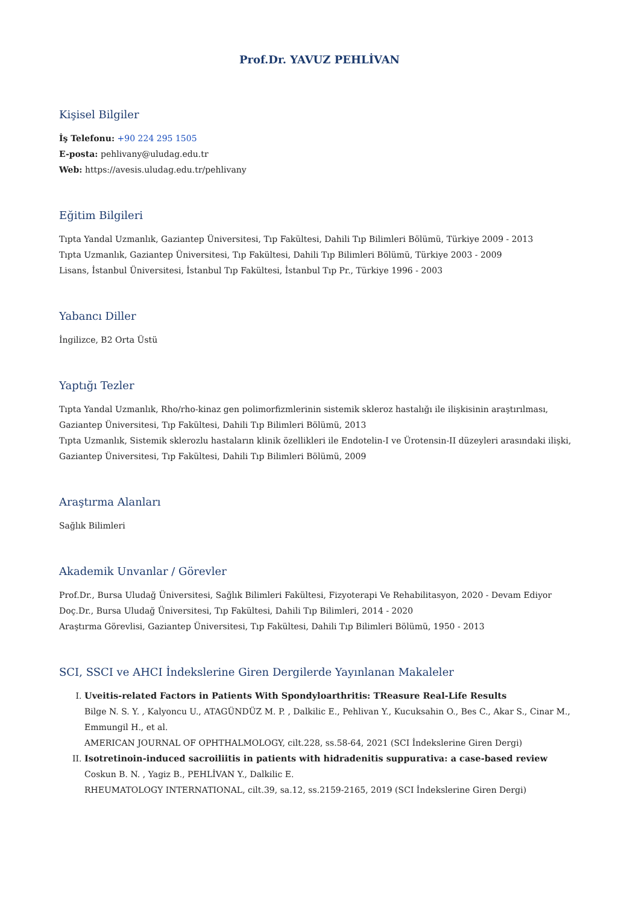Prof.Dr. YAVUZ PEHLİVAN
Kişisel Bilgiler
İş Telefonu: +90 224 295 1505
E-posta: pehlivany@uludag.edu.tr
Web: https://avesis.uludag.edu.tr/pehlivany
Eğitim Bilgileri
Tıpta Yandal Uzmanlık, Gaziantep Üniversitesi, Tıp Fakültesi, Dahili Tıp Bilimleri Bölümü, Türkiye 2009 - 2013
Tıpta Uzmanlık, Gaziantep Üniversitesi, Tıp Fakültesi, Dahili Tıp Bilimleri Bölümü, Türkiye 2003 - 2009
Lisans, İstanbul Üniversitesi, İstanbul Tıp Fakültesi, İstanbul Tıp Pr., Türkiye 1996 - 2003
Yabancı Diller
İngilizce, B2 Orta Üstü
Yaptığı Tezler
Tıpta Yandal Uzmanlık, Rho/rho-kinaz gen polimorfizmlerinin sistemik skleroz hastalığı ile ilişkisinin araştırılması, Gaziantep Üniversitesi, Tıp Fakültesi, Dahili Tıp Bilimleri Bölümü, 2013
Tıpta Uzmanlık, Sistemik sklerozlu hastaların klinik özellikleri ile Endotelin-I ve Ürotensin-II düzeyleri arasındaki ilişki, Gaziantep Üniversitesi, Tıp Fakültesi, Dahili Tıp Bilimleri Bölümü, 2009
Araştırma Alanları
Sağlık Bilimleri
Akademik Unvanlar / Görevler
Prof.Dr., Bursa Uludağ Üniversitesi, Sağlık Bilimleri Fakültesi, Fizyoterapi Ve Rehabilitasyon, 2020 - Devam Ediyor
Doç.Dr., Bursa Uludağ Üniversitesi, Tıp Fakültesi, Dahili Tıp Bilimleri, 2014 - 2020
Araştırma Görevlisi, Gaziantep Üniversitesi, Tıp Fakültesi, Dahili Tıp Bilimleri Bölümü, 1950 - 2013
SCI, SSCI ve AHCI İndekslerine Giren Dergilerde Yayınlanan Makaleler
I. Uveitis-related Factors in Patients With Spondyloarthritis: TReasure Real-Life Results
Bilge N. S. Y. , Kalyoncu U., ATAGÜNDÜZ M. P. , Dalkilic E., Pehlivan Y., Kucuksahin O., Bes C., Akar S., Cinar M., Emmungil H., et al.
AMERICAN JOURNAL OF OPHTHALMOLOGY, cilt.228, ss.58-64, 2021 (SCI İndekslerine Giren Dergi)
II. Isotretinoin-induced sacroiliitis in patients with hidradenitis suppurativa: a case-based review
Coskun B. N. , Yagiz B., PEHLİVAN Y., Dalkilic E.
RHEUMATOLOGY INTERNATIONAL, cilt.39, sa.12, ss.2159-2165, 2019 (SCI İndekslerine Giren Dergi)